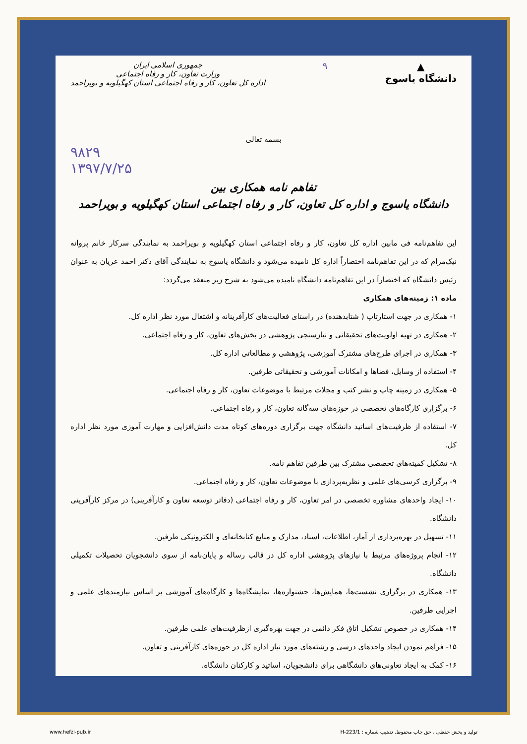▲
دانشگاه یاسوج
۹
جمهوری اسلامی ایران
وزارت تعاون، کار و رفاه اجتماعی
اداره کل تعاون، کار و رفاه اجتماعی استان کهگیلویه و بویراحمد
بسمه تعالی
۹۸۲۹
۱۳۹۷/۷/۲۵
تفاهم نامه همکاری بین
دانشگاه یاسوج و اداره کل تعاون، کار و رفاه اجتماعی استان کهگیلویه و بویراحمد
این تفاهم‌نامه فی مابین اداره کل تعاون، کار و رفاه اجتماعی استان کهگیلویه و بویراحمد به نمایندگی سرکار خانم پروانه نیک‌مرام که در این تفاهم‌نامه اختصاراً اداره کل نامیده می‌شود و دانشگاه یاسوج به نمایندگی آقای دکتر احمد عریان به عنوان رئیس دانشگاه که اختصاراً در این تفاهم‌نامه دانشگاه نامیده می‌شود به شرح زیر منعقد می‌گردد:
ماده ۱: زمینه‌های همکاری
۱- همکاری در جهت استارتاپ ( شتابدهنده) در راستای فعالیت‌های کارآفرینانه و اشتغال مورد نظر اداره کل.
۲- همکاری در تهیه اولویت‌های تحقیقاتی و نیازسنجی پژوهشی در بخش‌های تعاون، کار و رفاه اجتماعی.
۳- همکاری در اجرای طرح‌های مشترک آموزشی، پژوهشی و مطالعاتی اداره کل.
۴- استفاده از وسایل، فضاها و امکانات آموزشی و تحقیقاتی طرفین.
۵- همکاری در زمینه چاپ و نشر کتب و مجلات مرتبط با موضوعات تعاون، کار و رفاه اجتماعی.
۶- برگزاری کارگاه‌های تخصصی در حوزه‌های سه‌گانه تعاون، کار و رفاه اجتماعی.
۷- استفاده از ظرفیت‌های اساتید دانشگاه جهت برگزاری دوره‌های کوتاه مدت دانش‌افزایی و مهارت آموزی مورد نظر اداره کل.
۸- تشکیل کمیته‌های تخصصی مشترک بین طرفین تفاهم نامه.
۹- برگزاری کرسی‌های علمی و نظریه‌پردازی با موضوعات تعاون، کار و رفاه اجتماعی.
۱۰- ایجاد واحدهای مشاوره تخصصی در امر تعاون، کار و رفاه اجتماعی (دفاتر توسعه تعاون و کارآفرینی) در مرکز کارآفرینی دانشگاه.
۱۱- تسهیل در بهره‌برداری از آمار، اطلاعات، اسناد، مدارک و منابع کتابخانه‌ای و الکترونیکی طرفین.
۱۲- انجام پروژه‌های مرتبط با نیازهای پژوهشی اداره کل در قالب رساله و پایان‌نامه از سوی دانشجویان تحصیلات تکمیلی دانشگاه.
۱۳- همکاری در برگزاری نشست‌ها، همایش‌ها، جشنواره‌ها، نمایشگاه‌ها و کارگاه‌های آموزشی بر اساس نیازمندهای علمی و اجرایی طرفین.
۱۴- همکاری در خصوص تشکیل اتاق فکر دائمی در جهت بهره‌گیری ازظرفیت‌های علمی طرفین.
۱۵- فراهم نمودن ایجاد واحدهای درسی و رشته‌های مورد نیاز اداره کل در حوزه‌های کارآفرینی و تعاون.
۱۶- کمک به ایجاد تعاونی‌های دانشگاهی برای دانشجویان، اساتید و کارکنان دانشگاه.
www.hefzi-pub.ir تولید و پخش حفظی ، حق چاپ محفوظ. تذهیب شماره : H-223/1